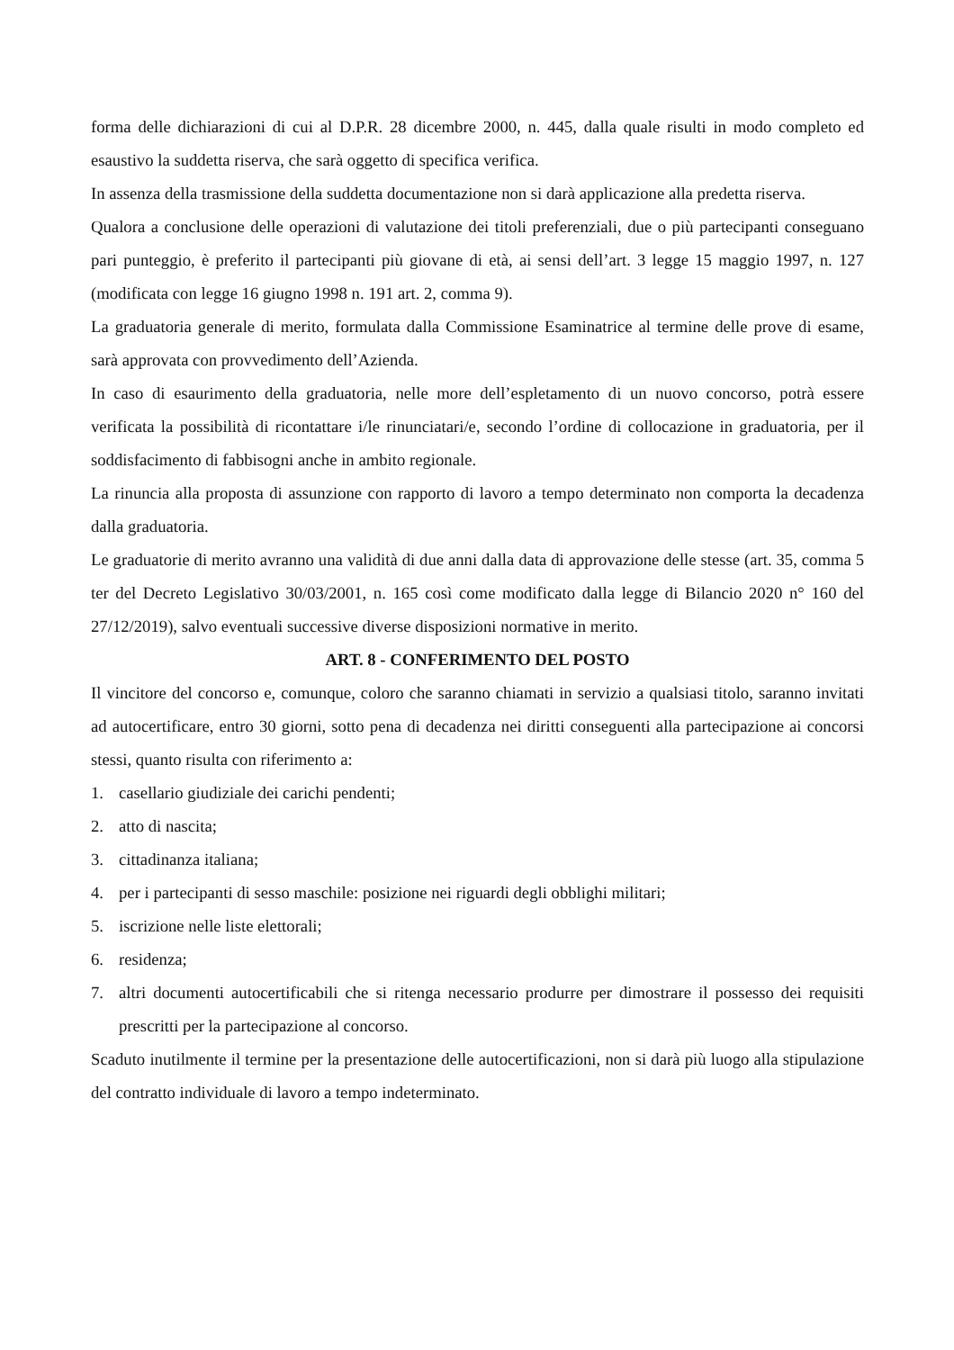forma delle dichiarazioni di cui al D.P.R. 28 dicembre 2000, n. 445, dalla quale risulti in modo completo ed esaustivo la suddetta riserva, che sarà oggetto di specifica verifica.
In assenza della trasmissione della suddetta documentazione non si darà applicazione alla predetta riserva.
Qualora a conclusione delle operazioni di valutazione dei titoli preferenziali, due o più partecipanti conseguano pari punteggio, è preferito il partecipanti più giovane di età, ai sensi dell’art. 3 legge 15 maggio 1997, n. 127 (modificata con legge 16 giugno 1998 n. 191 art. 2, comma 9).
La graduatoria generale di merito, formulata dalla Commissione Esaminatrice al termine delle prove di esame, sarà approvata con provvedimento dell’Azienda.
In caso di esaurimento della graduatoria, nelle more dell’espletamento di un nuovo concorso, potrà essere verificata la possibilità di ricontattare i/le rinunciatari/e, secondo l’ordine di collocazione in graduatoria, per il soddisfacimento di fabbisogni anche in ambito regionale.
La rinuncia alla proposta di assunzione con rapporto di lavoro a tempo determinato non comporta la decadenza dalla graduatoria.
Le graduatorie di merito avranno una validità di due anni dalla data di approvazione delle stesse (art. 35, comma 5 ter del Decreto Legislativo 30/03/2001, n. 165 così come modificato dalla legge di Bilancio 2020 n° 160 del 27/12/2019), salvo eventuali successive diverse disposizioni normative in merito.
ART. 8 - CONFERIMENTO DEL POSTO
Il vincitore del concorso e, comunque, coloro che saranno chiamati in servizio a qualsiasi titolo, saranno invitati ad autocertificare, entro 30 giorni, sotto pena di decadenza nei diritti conseguenti alla partecipazione ai concorsi stessi, quanto risulta con riferimento a:
1. casellario giudiziale dei carichi pendenti;
2. atto di nascita;
3. cittadinanza italiana;
4. per i partecipanti di sesso maschile: posizione nei riguardi degli obblighi militari;
5. iscrizione nelle liste elettorali;
6. residenza;
7. altri documenti autocertificabili che si ritenga necessario produrre per dimostrare il possesso dei requisiti prescritti per la partecipazione al concorso.
Scaduto inutilmente il termine per la presentazione delle autocertificazioni, non si darà più luogo alla stipulazione del contratto individuale di lavoro a tempo indeterminato.